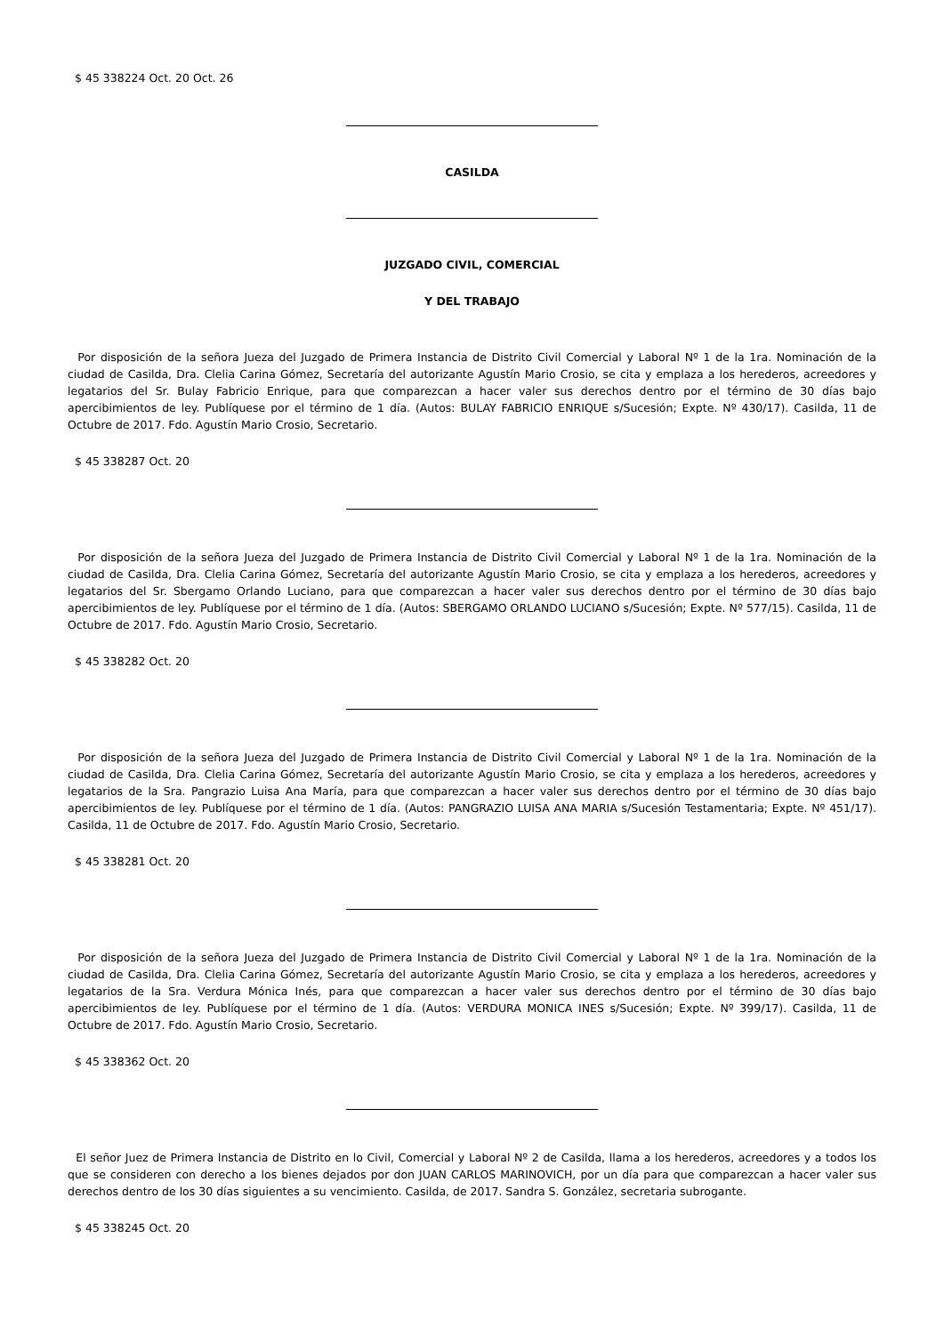$ 45 338224 Oct. 20 Oct. 26
CASILDA
JUZGADO CIVIL, COMERCIAL
Y DEL TRABAJO
Por disposición de la señora Jueza del Juzgado de Primera Instancia de Distrito Civil Comercial y Laboral Nº 1 de la 1ra. Nominación de la ciudad de Casilda, Dra. Clelia Carina Gómez, Secretaría del autorizante Agustín Mario Crosio, se cita y emplaza a los herederos, acreedores y legatarios del Sr. Bulay Fabricio Enrique, para que comparezcan a hacer valer sus derechos dentro por el término de 30 días bajo apercibimientos de ley. Publíquese por el término de 1 día. (Autos: BULAY FABRICIO ENRIQUE s/Sucesión; Expte. Nº 430/17). Casilda, 11 de Octubre de 2017. Fdo. Agustín Mario Crosio, Secretario.
$ 45 338287 Oct. 20
Por disposición de la señora Jueza del Juzgado de Primera Instancia de Distrito Civil Comercial y Laboral Nº 1 de la 1ra. Nominación de la ciudad de Casilda, Dra. Clelia Carina Gómez, Secretaría del autorizante Agustín Mario Crosio, se cita y emplaza a los herederos, acreedores y legatarios del Sr. Sbergamo Orlando Luciano, para que comparezcan a hacer valer sus derechos dentro por el término de 30 días bajo apercibimientos de ley. Publíquese por el término de 1 día. (Autos: SBERGAMO ORLANDO LUCIANO s/Sucesión; Expte. Nº 577/15). Casilda, 11 de Octubre de 2017. Fdo. Agustín Mario Crosio, Secretario.
$ 45 338282 Oct. 20
Por disposición de la señora Jueza del Juzgado de Primera Instancia de Distrito Civil Comercial y Laboral Nº 1 de la 1ra. Nominación de la ciudad de Casilda, Dra. Clelia Carina Gómez, Secretaría del autorizante Agustín Mario Crosio, se cita y emplaza a los herederos, acreedores y legatarios de la Sra. Pangrazio Luisa Ana María, para que comparezcan a hacer valer sus derechos dentro por el término de 30 días bajo apercibimientos de ley. Publíquese por el término de 1 día. (Autos: PANGRAZIO LUISA ANA MARIA s/Sucesión Testamentaria; Expte. Nº 451/17). Casilda, 11 de Octubre de 2017. Fdo. Agustín Mario Crosio, Secretario.
$ 45 338281 Oct. 20
Por disposición de la señora Jueza del Juzgado de Primera Instancia de Distrito Civil Comercial y Laboral Nº 1 de la 1ra. Nominación de la ciudad de Casilda, Dra. Clelia Carina Gómez, Secretaría del autorizante Agustín Mario Crosio, se cita y emplaza a los herederos, acreedores y legatarios de la Sra. Verdura Mónica Inés, para que comparezcan a hacer valer sus derechos dentro por el término de 30 días bajo apercibimientos de ley. Publíquese por el término de 1 día. (Autos: VERDURA MONICA INES s/Sucesión; Expte. Nº 399/17). Casilda, 11 de Octubre de 2017. Fdo. Agustín Mario Crosio, Secretario.
$ 45 338362 Oct. 20
El señor Juez de Primera Instancia de Distrito en lo Civil, Comercial y Laboral Nº 2 de Casilda, llama a los herederos, acreedores y a todos los que se consideren con derecho a los bienes dejados por don JUAN CARLOS MARINOVICH, por un día para que comparezcan a hacer valer sus derechos dentro de los 30 días siguientes a su vencimiento. Casilda, de 2017. Sandra S. González, secretaria subrogante.
$ 45 338245 Oct. 20